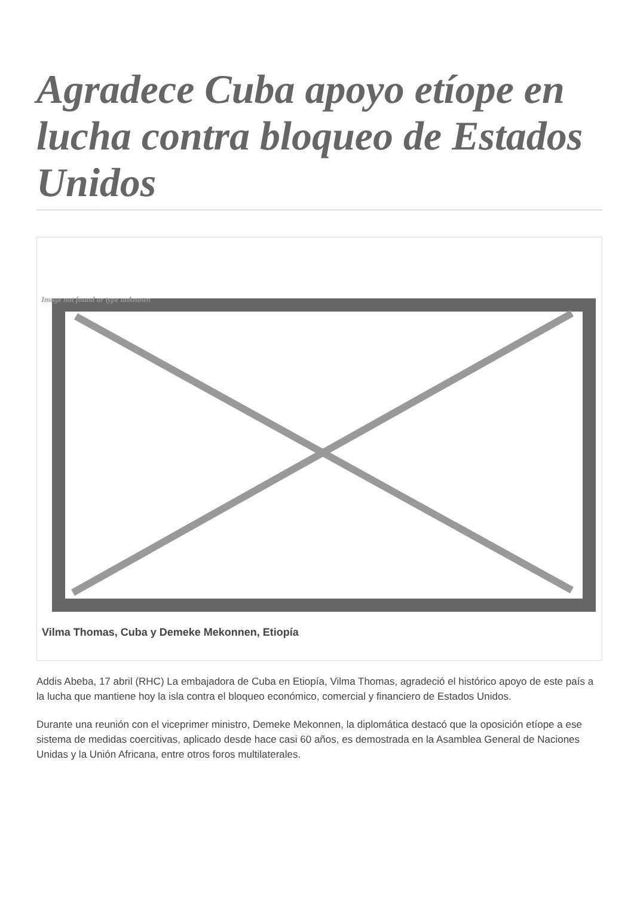Agradece Cuba apoyo etíope en lucha contra bloqueo de Estados Unidos
Image not found or type unknown
Vilma Thomas, Cuba y Demeke Mekonnen, Etiopía
Addis Abeba, 17 abril (RHC) La embajadora de Cuba en Etiopía, Vilma Thomas, agradeció el histórico apoyo de este país a la lucha que mantiene hoy la isla contra el bloqueo económico, comercial y financiero de Estados Unidos.
Durante una reunión con el viceprimer ministro, Demeke Mekonnen, la diplomática destacó que la oposición etíope a ese sistema de medidas coercitivas, aplicado desde hace casi 60 años, es demostrada en la Asamblea General de Naciones Unidas y la Unión Africana, entre otros foros multilaterales.